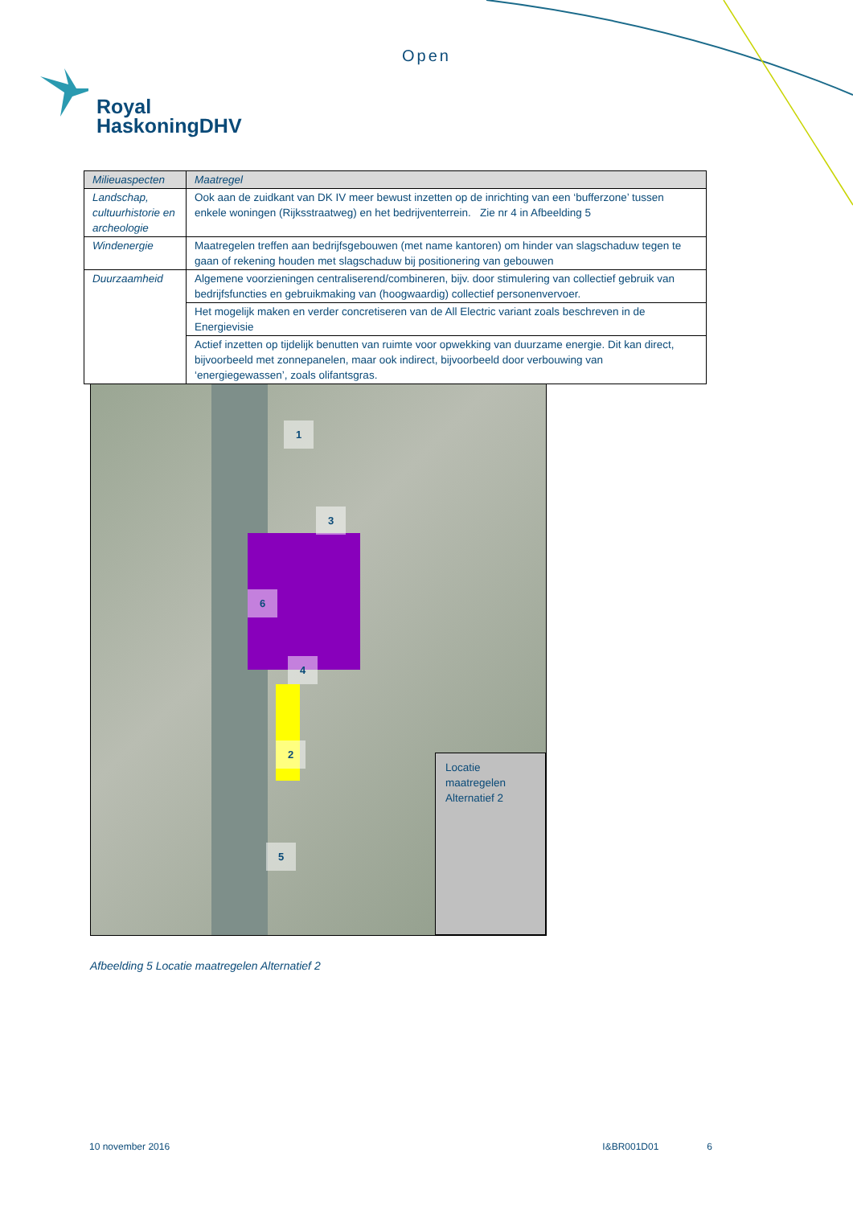Open
Royal
HaskoningDHV
| Milieuaspecten | Maatregel |
| --- | --- |
| Landschap, cultuurhistorie en archeologie | Ook aan de zuidkant van DK IV meer bewust inzetten op de inrichting van een ‘bufferzone’ tussen enkele woningen (Rijksstraatweg) en het bedrijventerrein. Zie nr 4 in Afbeelding 5 |
| Windenergie | Maatregelen treffen aan bedrijfsgebouwen (met name kantoren) om hinder van slagschaduw tegen te gaan of rekening houden met slagschaduw bij positionering van gebouwen |
| Duurzaamheid | Algemene voorzieningen centraliserend/combineren, bijv. door stimulering van collectief gebruik van bedrijfsfuncties en gebruikmaking van (hoogwaardig) collectief personenvervoer. |
| | Het mogelijk maken en verder concretiseren van de All Electric variant zoals beschreven in de Energievisie |
| | Actief inzetten op tijdelijk benutten van ruimte voor opwekking van duurzame energie. Dit kan direct, bijvoorbeeld met zonnepanelen, maar ook indirect, bijvoorbeeld door verbouwing van ‘energiegewassen’, zoals olifantsgras. |
1
3
6
4
2
5
Locatie
maatregelen
Alternatief 2
Afbeelding 5 Locatie maatregelen Alternatief 2
10 november 2016 I&BR001D01 6